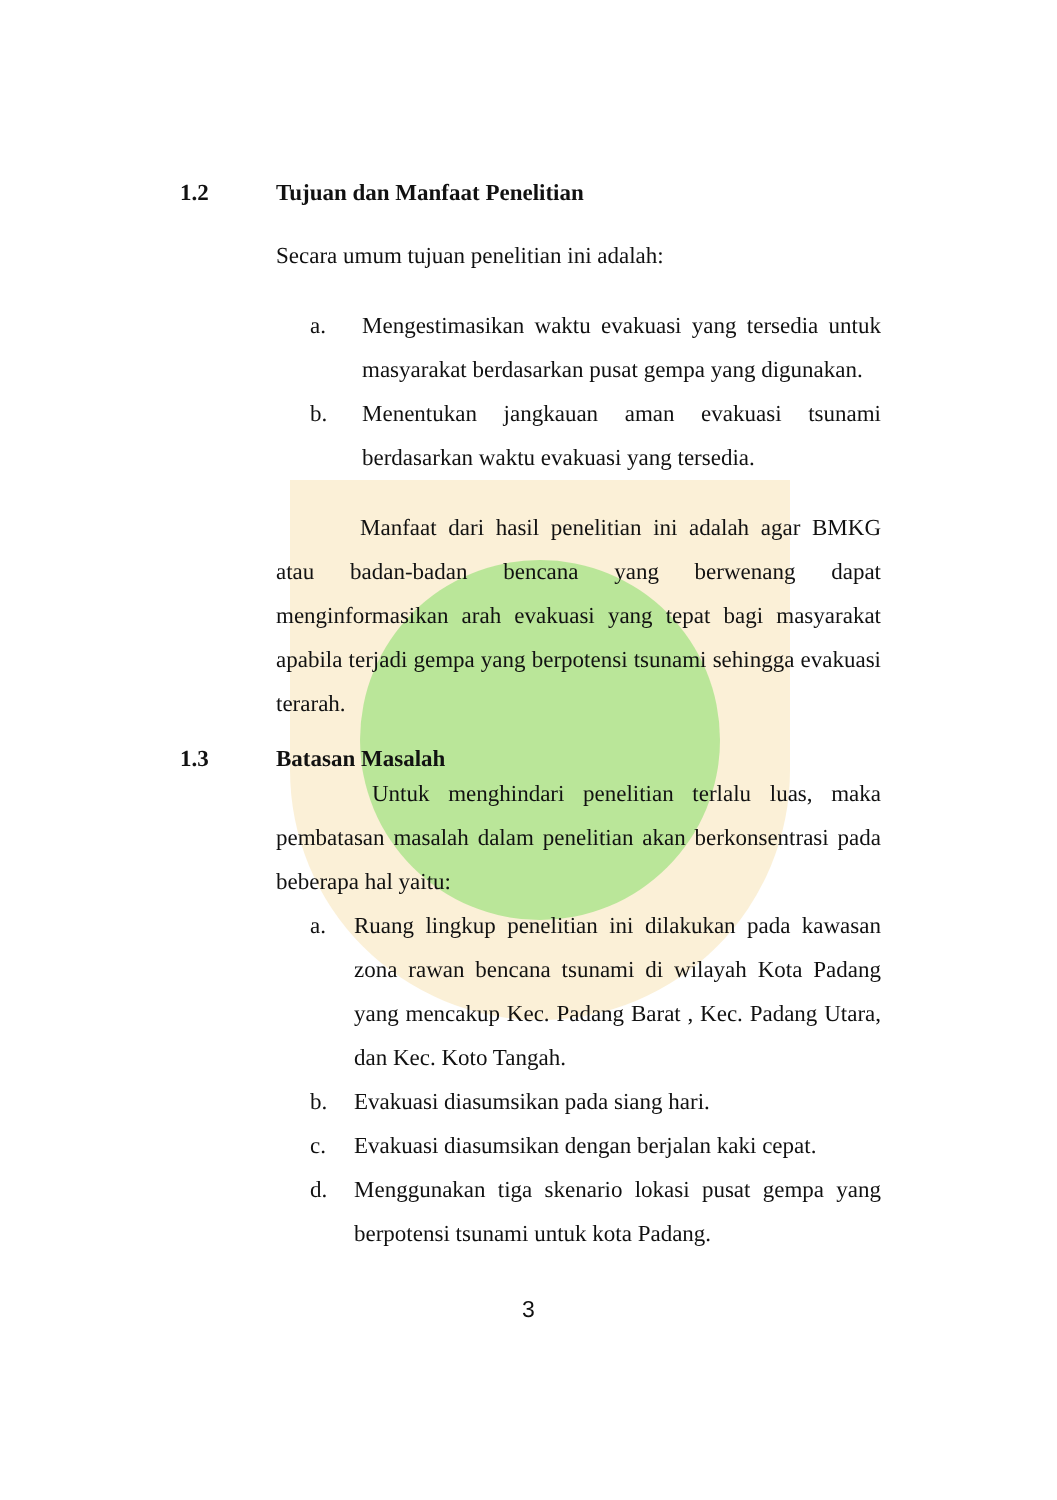1.2 Tujuan dan Manfaat Penelitian
Secara umum tujuan penelitian ini adalah:
a. Mengestimasikan waktu evakuasi yang tersedia untuk masyarakat berdasarkan pusat gempa yang digunakan.
b. Menentukan jangkauan aman evakuasi tsunami berdasarkan waktu evakuasi yang tersedia.
Manfaat dari hasil penelitian ini adalah agar BMKG atau badan-badan bencana yang berwenang dapat menginformasikan arah evakuasi yang tepat bagi masyarakat apabila terjadi gempa yang berpotensi tsunami sehingga evakuasi terarah.
1.3 Batasan Masalah
Untuk menghindari penelitian terlalu luas, maka pembatasan masalah dalam penelitian akan berkonsentrasi pada beberapa hal yaitu:
a. Ruang lingkup penelitian ini dilakukan pada kawasan zona rawan bencana tsunami di wilayah Kota Padang yang mencakup Kec. Padang Barat , Kec. Padang Utara, dan Kec. Koto Tangah.
b. Evakuasi diasumsikan pada siang hari.
c. Evakuasi diasumsikan dengan berjalan kaki cepat.
d. Menggunakan tiga skenario lokasi pusat gempa yang berpotensi tsunami untuk kota Padang.
3